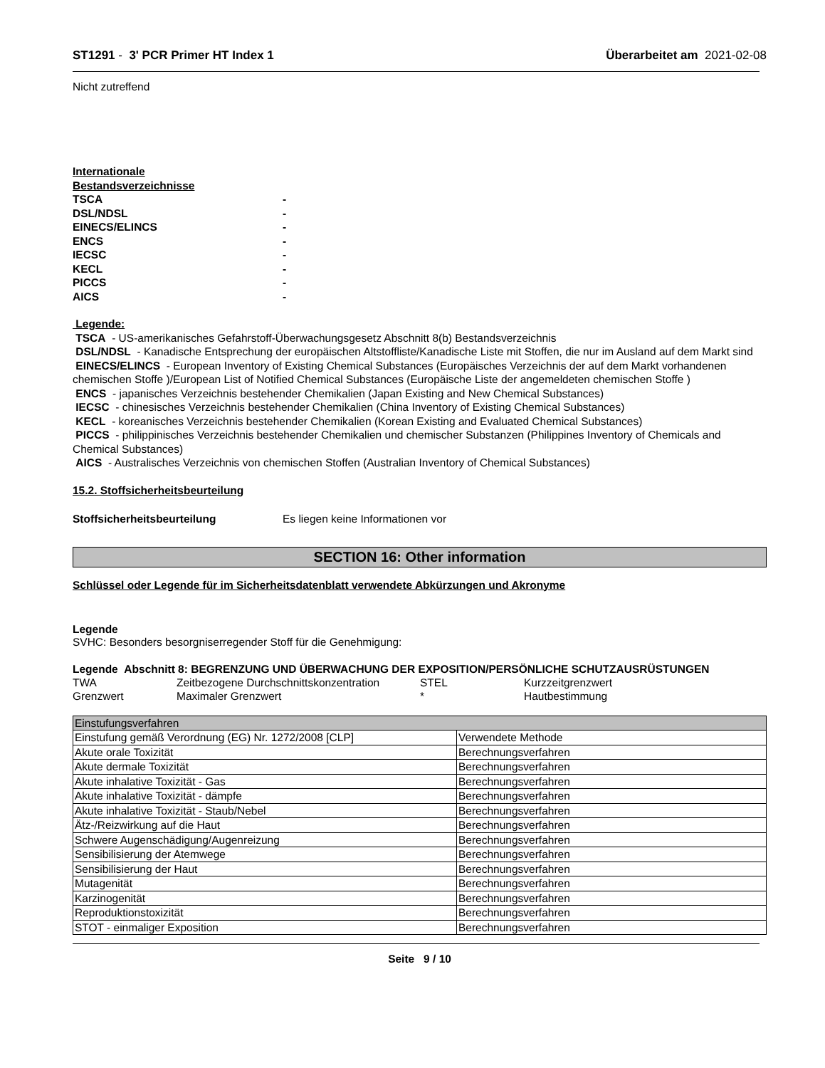ST1291 - 3' PCR Primer HT Index 1 Überarbeitet am 2021-02-08
Nicht zutreffend
Internationale
Bestandsverzeichnisse
TSCA - DSL/NDSL - EINECS/ELINCS - ENCS - IECSC - KECL - PICCS - AICS -
Legende:
TSCA - US-amerikanisches Gefahrstoff-Überwachungsgesetz Abschnitt 8(b) Bestandsverzeichnis
DSL/NDSL - Kanadische Entsprechung der europäischen Altstoffliste/Kanadische Liste mit Stoffen, die nur im Ausland auf dem Markt sind
EINECS/ELINCS - European Inventory of Existing Chemical Substances (Europäisches Verzeichnis der auf dem Markt vorhandenen chemischen Stoffe )/European List of Notified Chemical Substances (Europäische Liste der angemeldeten chemischen Stoffe )
ENCS - japanisches Verzeichnis bestehender Chemikalien (Japan Existing and New Chemical Substances)
IECSC - chinesisches Verzeichnis bestehender Chemikalien (China Inventory of Existing Chemical Substances)
KECL - koreanisches Verzeichnis bestehender Chemikalien (Korean Existing and Evaluated Chemical Substances)
PICCS - philippinisches Verzeichnis bestehender Chemikalien und chemischer Substanzen (Philippines Inventory of Chemicals and Chemical Substances)
AICS - Australisches Verzeichnis von chemischen Stoffen (Australian Inventory of Chemical Substances)
15.2. Stoffsicherheitsbeurteilung
Stoffsicherheitsbeurteilung Es liegen keine Informationen vor
SECTION 16: Other information
Schlüssel oder Legende für im Sicherheitsdatenblatt verwendete Abkürzungen und Akronyme
Legende
SVHC: Besonders besorgniserregender Stoff für die Genehmigung:
Legende Abschnitt 8: BEGRENZUNG UND ÜBERWACHUNG DER EXPOSITION/PERSÖNLICHE SCHUTZAUSRÜSTUNGEN
TWA Zeitbezogene Durchschnittskonzentration STEL Kurzzeitgrenzwert Grenzwert Maximaler Grenzwert * Hautbestimmung
| Einstufungsverfahren | |
| Einstufung gemäß Verordnung (EG) Nr. 1272/2008 [CLP] | Verwendete Methode |
| Akute orale Toxizität | Berechnungsverfahren |
| Akute dermale Toxizität | Berechnungsverfahren |
| Akute inhalative Toxizität - Gas | Berechnungsverfahren |
| Akute inhalative Toxizität - dämpfe | Berechnungsverfahren |
| Akute inhalative Toxizität - Staub/Nebel | Berechnungsverfahren |
| Ätz-/Reizwirkung auf die Haut | Berechnungsverfahren |
| Schwere Augenschädigung/Augenreizung | Berechnungsverfahren |
| Sensibilisierung der Atemwege | Berechnungsverfahren |
| Sensibilisierung der Haut | Berechnungsverfahren |
| Mutagenität | Berechnungsverfahren |
| Karzinogenität | Berechnungsverfahren |
| Reproduktionstoxizität | Berechnungsverfahren |
| STOT - einmaliger Exposition | Berechnungsverfahren |
Seite 9 / 10